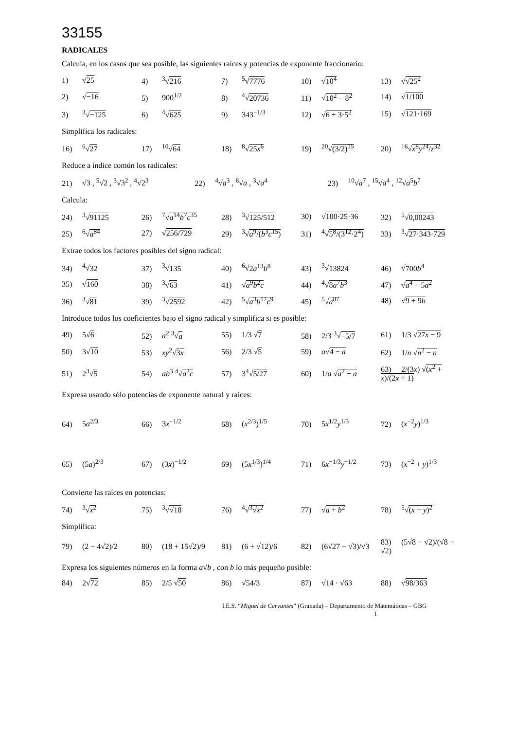33155
RADICALES
Calcula, en los casos que sea posible, las siguientes raíces y potencias de exponente fraccionario:
| 1) √ 25 | 4)<sup>3</sup>√ 216 | 7)<sup>5</sup>√ 7776 | 10) √ 10<sup>4</sup> | 13) √ √25<sup>2</sup> |
| 2) √ −16 | 5) 900<sup>1/2</sup> | 8)<sup>4</sup>√ 20736 | 11) √ 10<sup>2</sup> − 8<sup>2</sup> | 14) √ 1/100 |
| 3)<sup>3</sup>√ −125 | 6)<sup>4</sup>√ 625 | 9) 343<sup>−1/3</sup> | 12) √ 6 + 3·5<sup>2</sup> | 15) √ 121·169 |
Simplifica los radicales:
| 16)<sup>6</sup>√ 27 | 17)<sup>10</sup>√ 64 | 18)<sup>8</sup>√ 25 x<sup>6</sup> | 19)<sup>20</sup>√ (3/2)<sup>15</sup> | 20)<sup>16</sup>√ x<sup>8</sup> y<sup>24</sup>/ z<sup>32</sup> |
Reduce a índice común los radicales:
| 21) √3 , <sup>5</sup>√2 , <sup>3</sup>√3<sup>2</sup> , <sup>4</sup>√2<sup>3</sup> | 22)<sup>4</sup>√ a<sup>3</sup> , <sup>6</sup>√ a , <sup>3</sup>√ a<sup>4</sup> | 23)<sup>10</sup>√ a<sup>7</sup> , <sup>15</sup>√ a<sup>4</sup> , <sup>12</sup>√ a<sup>5</sup> b<sup>7</sup> |
Calcula:
| 24)<sup>3</sup>√ 91125 | 26)<sup>7</sup>√ a<sup>14</sup> b<sup>7</sup> c<sup>35</sup> | 28)<sup>3</sup>√ 125/512 | 30) √ 100·25·36 | 32)<sup>5</sup>√ 0,00243 |
| 25)<sup>6</sup>√ a<sup>84</sup> | 27) √ 256/729 | 29)<sup>3</sup>√ a<sup>9</sup>/( b<sup>3</sup> c<sup>15</sup>) | 31)<sup>4</sup>√ 5<sup>8</sup>/(3<sup>12</sup>·2<sup>4</sup>) | 33)<sup>3</sup>√ 27·343·729 |
Extrae todos los factores posibles del signo radical:
| 34)<sup>4</sup>√ 32 | 37)<sup>3</sup>√ 135 | 40)<sup>6</sup>√ 2 a<sup>13</sup> b<sup>8</sup> | 43)<sup>3</sup>√ 13824 | 46) √ 700 b<sup>4</sup> |
| 35) √ 160 | 38)<sup>3</sup>√ 63 | 41) √ a<sup>9</sup> b<sup>2</sup> c | 44)<sup>4</sup>√ 8 a<sup>7</sup> b<sup>3</sup> | 47) √ a<sup>4</sup> − 5 a<sup>2</sup> |
| 36)<sup>3</sup>√ 81 | 39)<sup>3</sup>√ 2592 | 42)<sup>5</sup>√ a<sup>3</sup> b<sup>17</sup> c<sup>9</sup> | 45)<sup>5</sup>√ a<sup>87</sup> | 48) √ 9 + 9 b |
Introduce todos los coeficientes bajo el signo radical y simplifica si es posible:
| 49) 5√ 6 | 52) a<sup>2</sup> <sup>3</sup>√ a | 55) 1/3 √ 7 | 58) 2/3 <sup>3</sup>√ −5/7 | 61) 1/3 √ 27 x − 9 |
| 50) 3√ 10 | 53) xy<sup>2</sup>√ 3 x | 56) 2/3 √ 5 | 59) a √ 4 − a | 62) 1/ n √ n<sup>2</sup> − n |
| 51) 2<sup>3</sup>√ 5 | 54) ab<sup>3</sup> <sup>4</sup>√ a<sup>2</sup> c | 57) 3<sup>4</sup>√ 5/27 | 60) 1/ a √ a<sup>2</sup> + a | 63) 2/(3 x ) √ ( x<sup>2</sup> + x )/(2 x + 1) |
Expresa usando sólo potencias de exponente natural y raíces:
| 64) 5 a<sup>2/3</sup> | 66) 3 x<sup>−1/2</sup> | 68) ( x<sup>2/3</sup>)<sup>1/5</sup> | 70) 5 x<sup>1/2</sup> y<sup>1/3</sup> | 72) ( x<sup>−2</sup> y )<sup>1/3</sup> |
| 65) (5 a )<sup>2/3</sup> | 67) (3 x )<sup>−1/2</sup> | 69) (5 x<sup>1/3</sup>)<sup>1/4</sup> | 71) 6 x<sup>−1/3</sup> y<sup>−1/2</sup> | 73) ( x<sup>−2</sup> + y )<sup>1/3</sup> |
Convierte las raíces en potencias:
| 74)<sup>3</sup>√ x<sup>2</sup> | 75)<sup>3</sup>√ √18 | 76)<sup>4</sup>√ <sup>3</sup>√ x<sup>2</sup> | 77) √ a + b<sup>2</sup> | 78)<sup>5</sup>√ ( x + y )<sup>2</sup> |
Simplifica:
| 79) (2 − 4√2)/2 | 80) (18 + 15√2)/9 | 81) (6 + √12)/6 | 82) (6√27 − √3)/√3 | 83) (5√8 − √2)/(√8 − √2) |
Expresa los siguientes números en la forma a√b , con b lo más pequeño posible:
| 84) 2√ 72 | 85) 2/5 √ 50 | 86) √54/3 | 87) √14 · √63 | 88) √ 98/363 |
I.E.S. “Miguel de Cervantes” (Granada) – Departamento de Matemáticas – GBG 1